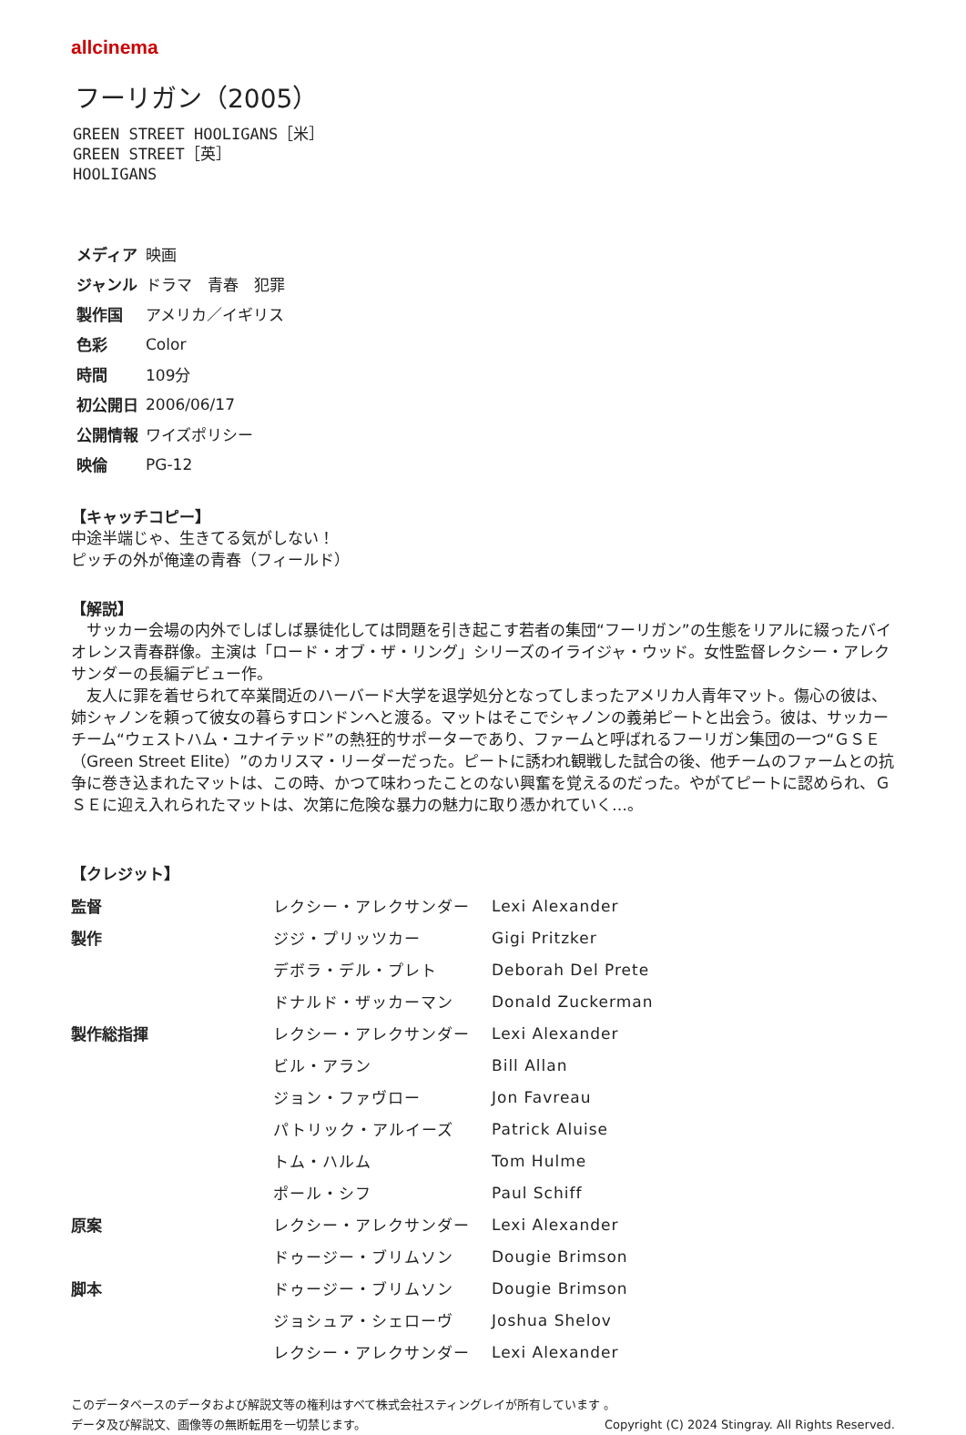allcinema
フーリガン（2005）
GREEN STREET HOOLIGANS［米］
GREEN STREET［英］
HOOLIGANS
| メディア | 映画 |
| ジャンル | ドラマ 青春 犯罪 |
| 製作国 | アメリカ／イギリス |
| 色彩 | Color |
| 時間 | 109分 |
| 初公開日 | 2006/06/17 |
| 公開情報 | ワイズポリシー |
| 映倫 | PG-12 |
【キャッチコピー】
中途半端じゃ、生きてる気がしない！
ピッチの外が俺達の青春（フィールド）
【解説】
　サッカー会場の内外でしばしば暴徒化しては問題を引き起こす若者の集団“フーリガン”の生態をリアルに綴ったバイオレンス青春群像。主演は「ロード・オブ・ザ・リング」シリーズのイライジャ・ウッド。女性監督レクシー・アレクサンダーの長編デビュー作。
　友人に罪を着せられて卒業間近のハーバード大学を退学処分となってしまったアメリカ人青年マット。傷心の彼は、姉シャノンを頼って彼女の暮らすロンドンへと渡る。マットはそこでシャノンの義弟ピートと出会う。彼は、サッカーチーム“ウェストハム・ユナイテッド”の熱狂的サポーターであり、ファームと呼ばれるフーリガン集団の一つ“ＧＳＥ（Green Street Elite）”のカリスマ・リーダーだった。ピートに誘われ観戦した試合の後、他チームのファームとの抗争に巻き込まれたマットは、この時、かつて味わったことのない興奮を覚えるのだった。やがてピートに認められ、ＧＳＥに迎え入れられたマットは、次第に危険な暴力の魅力に取り憑かれていく…。
【クレジット】
| 監督 | レクシー・アレクサンダー | Lexi Alexander |
| 製作 | ジジ・プリッツカー | Gigi Pritzker |
| | デボラ・デル・プレト | Deborah Del Prete |
| | ドナルド・ザッカーマン | Donald Zuckerman |
| 製作総指揮 | レクシー・アレクサンダー | Lexi Alexander |
| | ビル・アラン | Bill Allan |
| | ジョン・ファヴロー | Jon Favreau |
| | パトリック・アルイーズ | Patrick Aluise |
| | トム・ハルム | Tom Hulme |
| | ポール・シフ | Paul Schiff |
| 原案 | レクシー・アレクサンダー | Lexi Alexander |
| | ドゥージー・ブリムソン | Dougie Brimson |
| 脚本 | ドゥージー・ブリムソン | Dougie Brimson |
| | ジョシュア・シェローヴ | Joshua Shelov |
| | レクシー・アレクサンダー | Lexi Alexander |
このデータベースのデータおよび解説文等の権利はすべて株式会社スティングレイが所有しています 。
データ及び解説文、画像等の無断転用を一切禁じます。 Copyright (C) 2024 Stingray. All Rights Reserved.